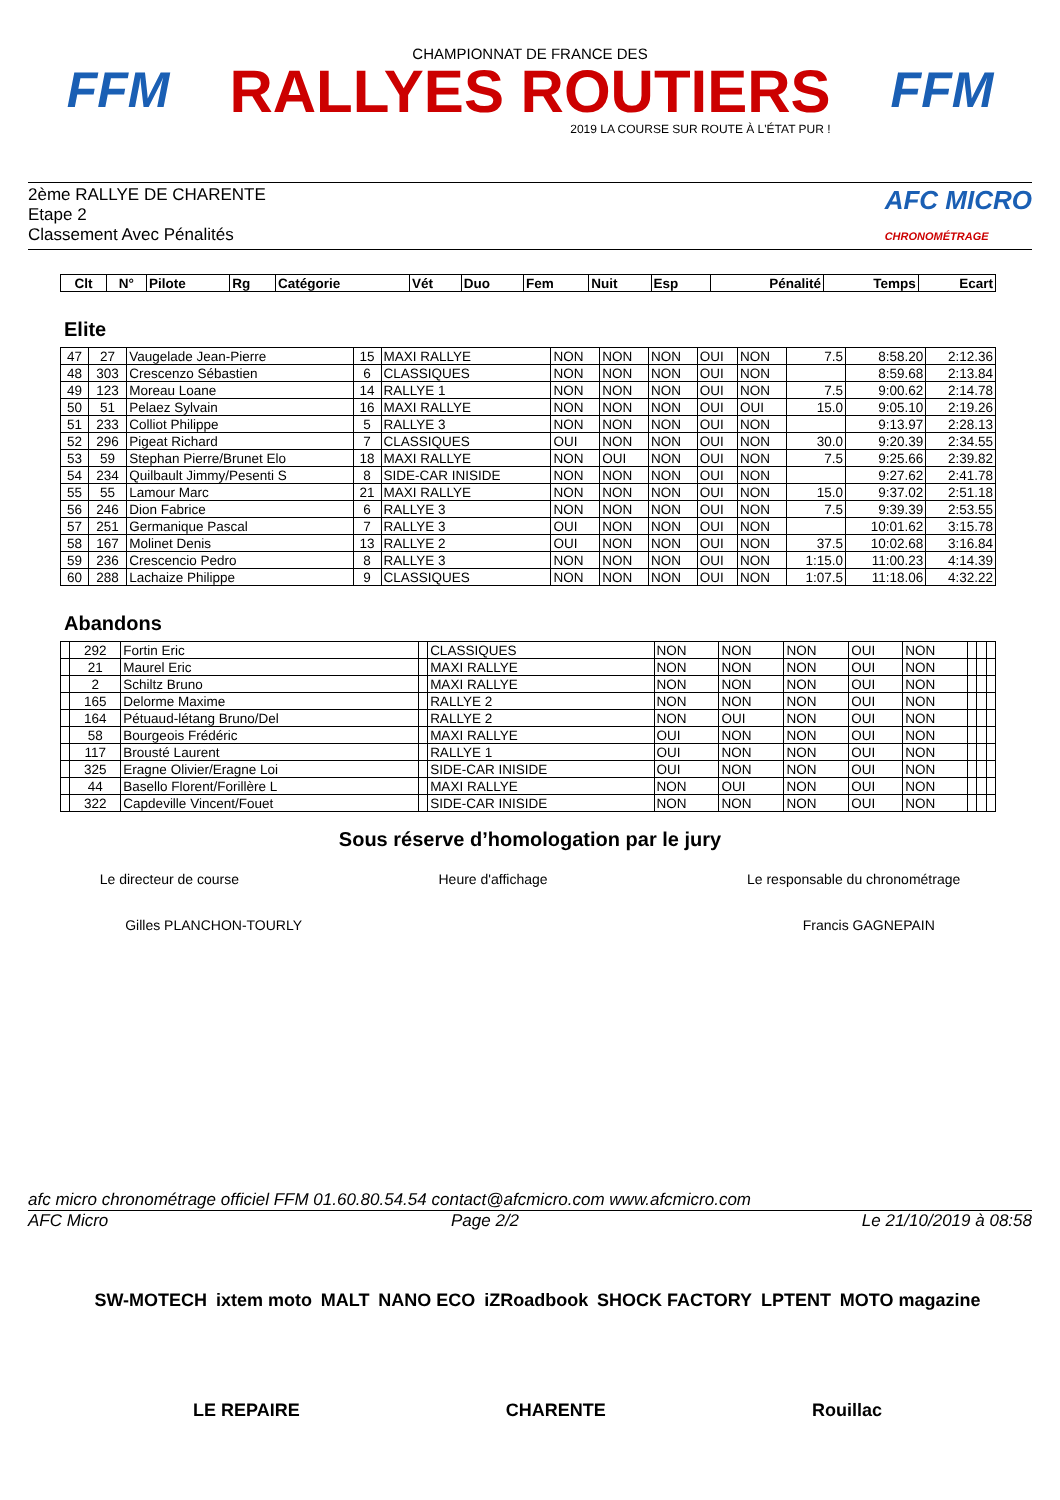FFM
CHAMPIONNAT DE FRANCE DES
RALLYES ROUTIERS
2019 LA COURSE SUR ROUTE À L'ÉTAT PUR !
FFM
2ème RALLYE DE CHARENTE
Etape 2
Classement Avec Pénalités
AFC MICRO
CHRONOMÉTRAGE
| Clt | N° | Pilote | Rg | Catégorie | Vét | Duo | Fem | Nuit | Esp | Pénalité | Temps | Ecart |
| --- | --- | --- | --- | --- | --- | --- | --- | --- | --- | --- | --- | --- |
Elite
| 47 | 27 | Vaugelade Jean-Pierre | 15 | MAXI RALLYE | NON | NON | NON | OUI | NON | 7.5 | 8:58.20 | 2:12.36 |
| 48 | 303 | Crescenzo Sébastien | 6 | CLASSIQUES | NON | NON | NON | OUI | NON | | 8:59.68 | 2:13.84 |
| 49 | 123 | Moreau Loane | 14 | RALLYE 1 | NON | NON | NON | OUI | NON | 7.5 | 9:00.62 | 2:14.78 |
| 50 | 51 | Pelaez Sylvain | 16 | MAXI RALLYE | NON | NON | NON | OUI | OUI | 15.0 | 9:05.10 | 2:19.26 |
| 51 | 233 | Colliot Philippe | 5 | RALLYE 3 | NON | NON | NON | OUI | NON | | 9:13.97 | 2:28.13 |
| 52 | 296 | Pigeat Richard | 7 | CLASSIQUES | OUI | NON | NON | OUI | NON | 30.0 | 9:20.39 | 2:34.55 |
| 53 | 59 | Stephan Pierre/Brunet Elo | 18 | MAXI RALLYE | NON | OUI | NON | OUI | NON | 7.5 | 9:25.66 | 2:39.82 |
| 54 | 234 | Quilbault Jimmy/Pesenti S | 8 | SIDE-CAR INISIDE | NON | NON | NON | OUI | NON | | 9:27.62 | 2:41.78 |
| 55 | 55 | Lamour Marc | 21 | MAXI RALLYE | NON | NON | NON | OUI | NON | 15.0 | 9:37.02 | 2:51.18 |
| 56 | 246 | Dion Fabrice | 6 | RALLYE 3 | NON | NON | NON | OUI | NON | 7.5 | 9:39.39 | 2:53.55 |
| 57 | 251 | Germanique Pascal | 7 | RALLYE 3 | OUI | NON | NON | OUI | NON | | 10:01.62 | 3:15.78 |
| 58 | 167 | Molinet Denis | 13 | RALLYE 2 | OUI | NON | NON | OUI | NON | 37.5 | 10:02.68 | 3:16.84 |
| 59 | 236 | Crescencio Pedro | 8 | RALLYE 3 | NON | NON | NON | OUI | NON | 1:15.0 | 11:00.23 | 4:14.39 |
| 60 | 288 | Lachaize Philippe | 9 | CLASSIQUES | NON | NON | NON | OUI | NON | 1:07.5 | 11:18.06 | 4:32.22 |
Abandons
| | 292 | Fortin Eric | | CLASSIQUES | NON | NON | NON | OUI | NON | | | |
| | 21 | Maurel Eric | | MAXI RALLYE | NON | NON | NON | OUI | NON | | | |
| | 2 | Schiltz Bruno | | MAXI RALLYE | NON | NON | NON | OUI | NON | | | |
| | 165 | Delorme Maxime | | RALLYE 2 | NON | NON | NON | OUI | NON | | | |
| | 164 | Pétuaud-létang Bruno/Del | | RALLYE 2 | NON | OUI | NON | OUI | NON | | | |
| | 58 | Bourgeois Frédéric | | MAXI RALLYE | OUI | NON | NON | OUI | NON | | | |
| | 117 | Brousté Laurent | | RALLYE 1 | OUI | NON | NON | OUI | NON | | | |
| | 325 | Eragne Olivier/Eragne Loi | | SIDE-CAR INISIDE | OUI | NON | NON | OUI | NON | | | |
| | 44 | Basello Florent/Forillère L | | MAXI RALLYE | NON | OUI | NON | OUI | NON | | | |
| | 322 | Capdeville Vincent/Fouet | | SIDE-CAR INISIDE | NON | NON | NON | OUI | NON | | | |
Sous réserve d’homologation par le jury
Le directeur de course Heure d'affichage Le responsable du chronométrage
Gilles PLANCHON-TOURLY Francis GAGNEPAIN
afc micro chronométrage officiel FFM 01.60.80.54.54 contact@afcmicro.com www.afcmicro.com
AFC Micro Page 2/2 Le 21/10/2019 à 08:58
SW-MOTECH ixtem moto MALT NANO ECO iZRoadbook SHOCK FACTORY LPTENT MOTO magazine LE REPAIRE CHARENTE Rouillac